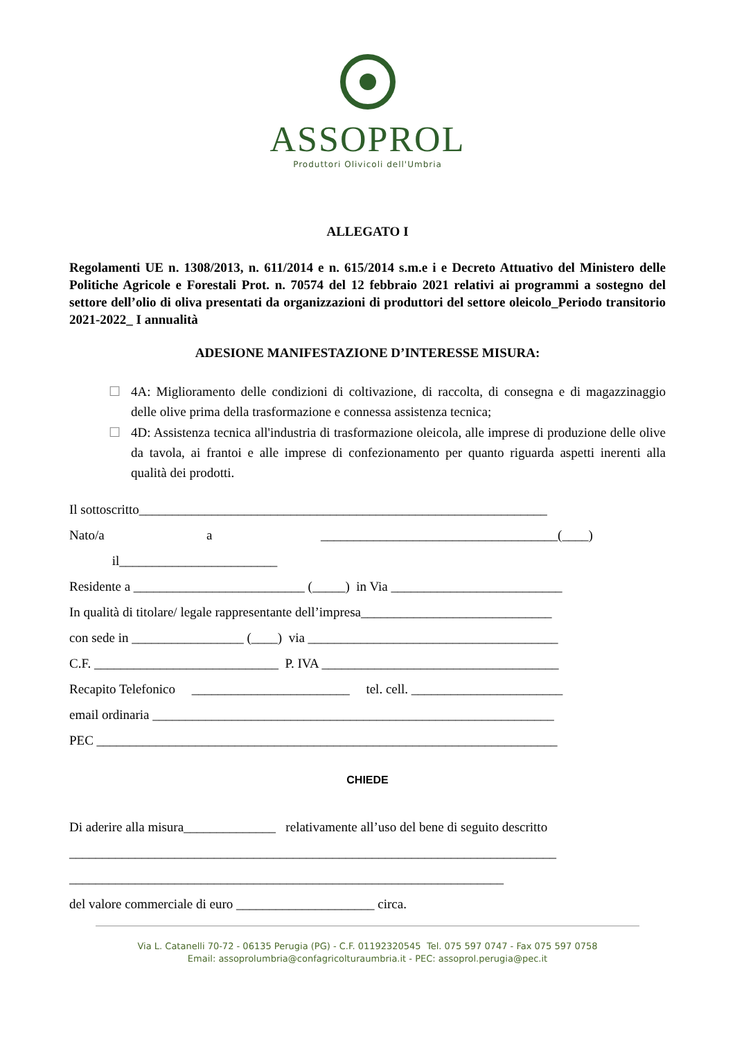ASSOPROL
Produttori Olivicoli dell'Umbria
ALLEGATO I
Regolamenti UE n. 1308/2013, n. 611/2014 e n. 615/2014 s.m.e i e Decreto Attuativo del Ministero delle Politiche Agricole e Forestali Prot. n. 70574 del 12 febbraio 2021 relativi ai programmi a sostegno del settore dell’olio di oliva presentati da organizzazioni di produttori del settore oleicolo_Periodo transitorio 2021-2022_ I annualità
ADESIONE MANIFESTAZIONE D’INTERESSE MISURA:
☐ 4A: Miglioramento delle condizioni di coltivazione, di raccolta, di consegna e di magazzinaggio delle olive prima della trasformazione e connessa assistenza tecnica;
☐ 4D: Assistenza tecnica all'industria di trasformazione oleicola, alle imprese di produzione delle olive da tavola, ai frantoi e alle imprese di confezionamento per quanto riguarda aspetti inerenti alla qualità dei prodotti.
Il sottoscritto______________________________________________________________
Nato/a a ____________________________________(____)
il________________________
Residente a __________________________ (_____) in Via __________________________
In qualità di titolare/ legale rappresentante dell’impresa_____________________________
con sede in _________________ (____) via ______________________________________
C.F. ____________________________ P. IVA ____________________________________
Recapito Telefonico ________________________ tel. cell. _______________________
email ordinaria _____________________________________________________________
PEC ______________________________________________________________________
CHIEDE
Di aderire alla misura______________ relativamente all’uso del bene di seguito descritto
__________________________________________________________________________
__________________________________________________________________
del valore commerciale di euro _____________________ circa.
Via L. Catanelli 70-72 - 06135 Perugia (PG) - C.F. 01192320545 Tel. 075 597 0747 - Fax 075 597 0758
Email: assoprolumbria@confagricolturaumbria.it - PEC: assoprol.perugia@pec.it